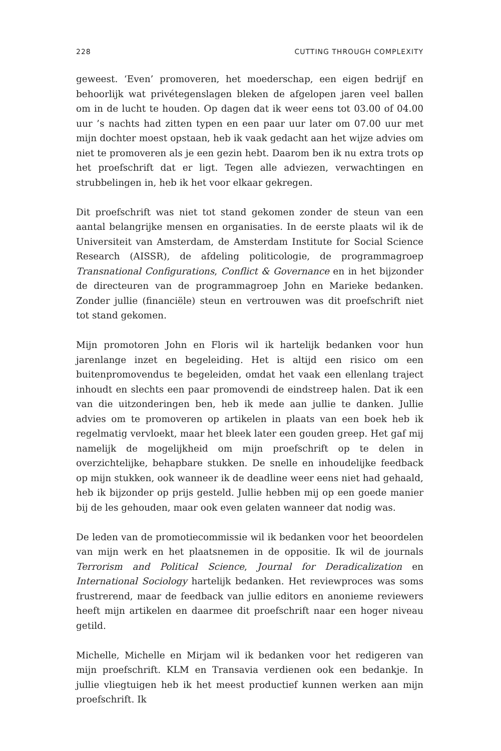228 CUTTING THROUGH COMPLEXITY
geweest. ‘Even’ promoveren, het moederschap, een eigen bedrijf en behoorlijk wat privétegenslagen bleken de afgelopen jaren veel ballen om in de lucht te houden. Op dagen dat ik weer eens tot 03.00 of 04.00 uur ’s nachts had zitten typen en een paar uur later om 07.00 uur met mijn dochter moest opstaan, heb ik vaak gedacht aan het wijze advies om niet te promoveren als je een gezin hebt. Daarom ben ik nu extra trots op het proefschrift dat er ligt. Tegen alle adviezen, verwachtingen en strubbelingen in, heb ik het voor elkaar gekregen.
Dit proefschrift was niet tot stand gekomen zonder de steun van een aantal belangrijke mensen en organisaties. In de eerste plaats wil ik de Universiteit van Amsterdam, de Amsterdam Institute for Social Science Research (AISSR), de afdeling politicologie, de programmagroep Transnational Configurations, Conflict & Governance en in het bijzonder de directeuren van de programmagroep John en Marieke bedanken. Zonder jullie (financiële) steun en vertrouwen was dit proefschrift niet tot stand gekomen.
Mijn promotoren John en Floris wil ik hartelijk bedanken voor hun jarenlange inzet en begeleiding. Het is altijd een risico om een buitenpromovendus te begeleiden, omdat het vaak een ellenlang traject inhoudt en slechts een paar promovendi de eindstreep halen. Dat ik een van die uitzonderingen ben, heb ik mede aan jullie te danken. Jullie advies om te promoveren op artikelen in plaats van een boek heb ik regelmatig vervloekt, maar het bleek later een gouden greep. Het gaf mij namelijk de mogelijkheid om mijn proefschrift op te delen in overzichtelijke, behapbare stukken. De snelle en inhoudelijke feedback op mijn stukken, ook wanneer ik de deadline weer eens niet had gehaald, heb ik bijzonder op prijs gesteld. Jullie hebben mij op een goede manier bij de les gehouden, maar ook even gelaten wanneer dat nodig was.
De leden van de promotiecommissie wil ik bedanken voor het beoordelen van mijn werk en het plaatsnemen in de oppositie. Ik wil de journals Terrorism and Political Science, Journal for Deradicalization en International Sociology hartelijk bedanken. Het reviewproces was soms frustrerend, maar de feedback van jullie editors en anonieme reviewers heeft mijn artikelen en daarmee dit proefschrift naar een hoger niveau getild.
Michelle, Michelle en Mirjam wil ik bedanken voor het redigeren van mijn proefschrift. KLM en Transavia verdienen ook een bedankje. In jullie vliegtuigen heb ik het meest productief kunnen werken aan mijn proefschrift. Ik